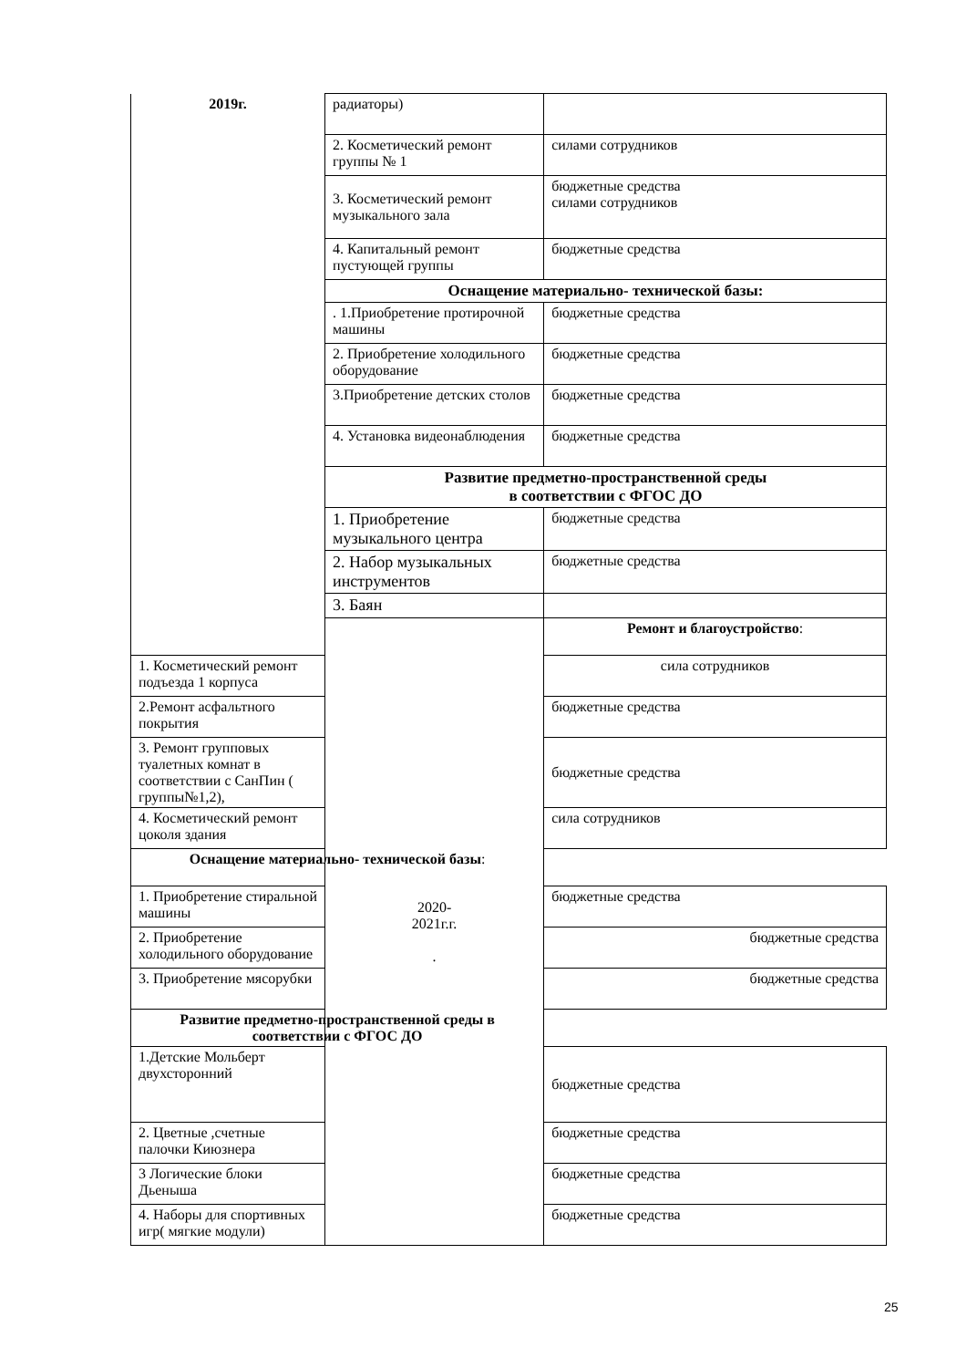| 2019г. | радиаторы) | |
| | 2. Косметический ремонт группы № 1 | силами сотрудников |
| | 3. Косметический ремонт музыкального зала | бюджетные средства силами сотрудников |
| | 4. Капитальный ремонт пустующей группы | бюджетные средства |
| | Оснащение материально- технической базы: | |
| | . 1.Приобретение протирочной машины | бюджетные средства |
| | 2. Приобретение холодильного оборудование | бюджетные средства |
| | 3.Приобретение детских столов | бюджетные средства |
| | 4. Установка видеонаблюдения | бюджетные средства |
| | Развитие предметно-пространственной среды в соответствии с ФГОС ДО | |
| | 1. Приобретение музыкального центра | бюджетные средства |
| | 2. Набор музыкальных инструментов | бюджетные средства |
| | 3. Баян | |
| | 2020- 2021г.г. . | Ремонт и благоустройство : |
| 1. Косметический ремонт подъезда 1 корпуса | | сила сотрудников |
| 2.Ремонт асфальтного покрытия | | бюджетные средства |
| 3. Ремонт групповых туалетных комнат в соответствии с СанПин ( группы№1,2), | | бюджетные средства |
| 4. Косметический ремонт цоколя здания | | сила сотрудников |
| Оснащение материально- технической базы : | | |
| 1. Приобретение стиральной машины | | бюджетные средства |
| 2. Приобретение холодильного оборудование | | бюджетные средства |
| 3. Приобретение мясорубки | | бюджетные средства |
| Развитие предметно-пространственной среды в соответствии с ФГОС ДО | | |
| 1.Детские Мольберт двухсторонний | | бюджетные средства |
| 2. Цветные ,счетные палочки Киюзнера | | бюджетные средства |
| 3 Логические блоки Дьеныша | | бюджетные средства |
| 4. Наборы для спортивных игр( мягкие модули) | | бюджетные средства |
25